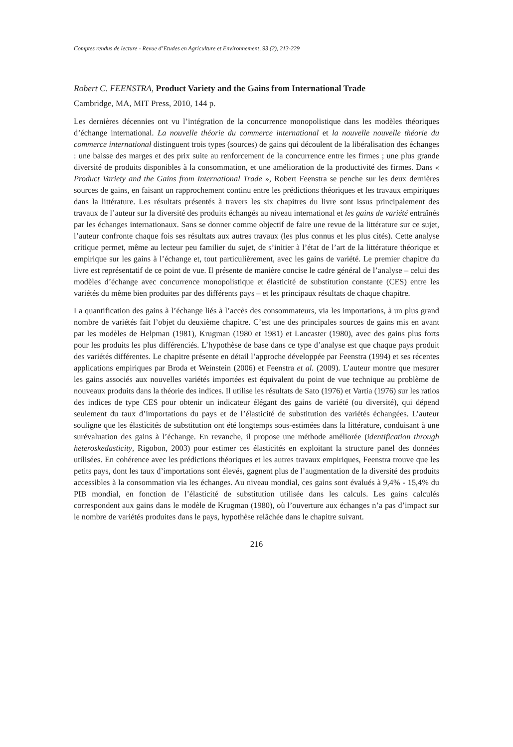Comptes rendus de lecture - Revue d’Etudes en Agriculture et Environnement, 93 (2), 213-229
Robert C. FEENSTRA, Product Variety and the Gains from International Trade
Cambridge, MA, MIT Press, 2010, 144 p.
Les dernières décennies ont vu l’intégration de la concurrence monopolistique dans les modèles théoriques d’échange international. La nouvelle théorie du commerce international et la nouvelle nouvelle théorie du commerce international distinguent trois types (sources) de gains qui découlent de la libéralisation des échanges : une baisse des marges et des prix suite au renforcement de la concurrence entre les firmes ; une plus grande diversité de produits disponibles à la consommation, et une amélioration de la productivité des firmes. Dans « Product Variety and the Gains from International Trade », Robert Feenstra se penche sur les deux dernières sources de gains, en faisant un rapprochement continu entre les prédictions théoriques et les travaux empiriques dans la littérature. Les résultats présentés à travers les six chapitres du livre sont issus principalement des travaux de l’auteur sur la diversité des produits échangés au niveau international et les gains de variété entraînés par les échanges internationaux. Sans se donner comme objectif de faire une revue de la littérature sur ce sujet, l’auteur confronte chaque fois ses résultats aux autres travaux (les plus connus et les plus cités). Cette analyse critique permet, même au lecteur peu familier du sujet, de s’initier à l’état de l’art de la littérature théorique et empirique sur les gains à l’échange et, tout particulièrement, avec les gains de variété. Le premier chapitre du livre est représentatif de ce point de vue. Il présente de manière concise le cadre général de l’analyse – celui des modèles d’échange avec concurrence monopolistique et élasticité de substitution constante (CES) entre les variétés du même bien produites par des différents pays – et les principaux résultats de chaque chapitre.
La quantification des gains à l’échange liés à l’accès des consommateurs, via les importations, à un plus grand nombre de variétés fait l’objet du deuxième chapitre. C’est une des principales sources de gains mis en avant par les modèles de Helpman (1981), Krugman (1980 et 1981) et Lancaster (1980), avec des gains plus forts pour les produits les plus différenciés. L’hypothèse de base dans ce type d’analyse est que chaque pays produit des variétés différentes. Le chapitre présente en détail l’approche développée par Feenstra (1994) et ses récentes applications empiriques par Broda et Weinstein (2006) et Feenstra et al. (2009). L’auteur montre que mesurer les gains associés aux nouvelles variétés importées est équivalent du point de vue technique au problème de nouveaux produits dans la théorie des indices. Il utilise les résultats de Sato (1976) et Vartia (1976) sur les ratios des indices de type CES pour obtenir un indicateur élégant des gains de variété (ou diversité), qui dépend seulement du taux d’importations du pays et de l’élasticité de substitution des variétés échangées. L’auteur souligne que les élasticités de substitution ont été longtemps sous-estimées dans la littérature, conduisant à une surévaluation des gains à l’échange. En revanche, il propose une méthode améliorée (identification through heteroskedasticity, Rigobon, 2003) pour estimer ces élasticités en exploitant la structure panel des données utilisées. En cohérence avec les prédictions théoriques et les autres travaux empiriques, Feenstra trouve que les petits pays, dont les taux d’importations sont élevés, gagnent plus de l’augmentation de la diversité des produits accessibles à la consommation via les échanges. Au niveau mondial, ces gains sont évalués à 9,4% - 15,4% du PIB mondial, en fonction de l’élasticité de substitution utilisée dans les calculs. Les gains calculés correspondent aux gains dans le modèle de Krugman (1980), où l’ouverture aux échanges n’a pas d’impact sur le nombre de variétés produites dans le pays, hypothèse relâchée dans le chapitre suivant.
216